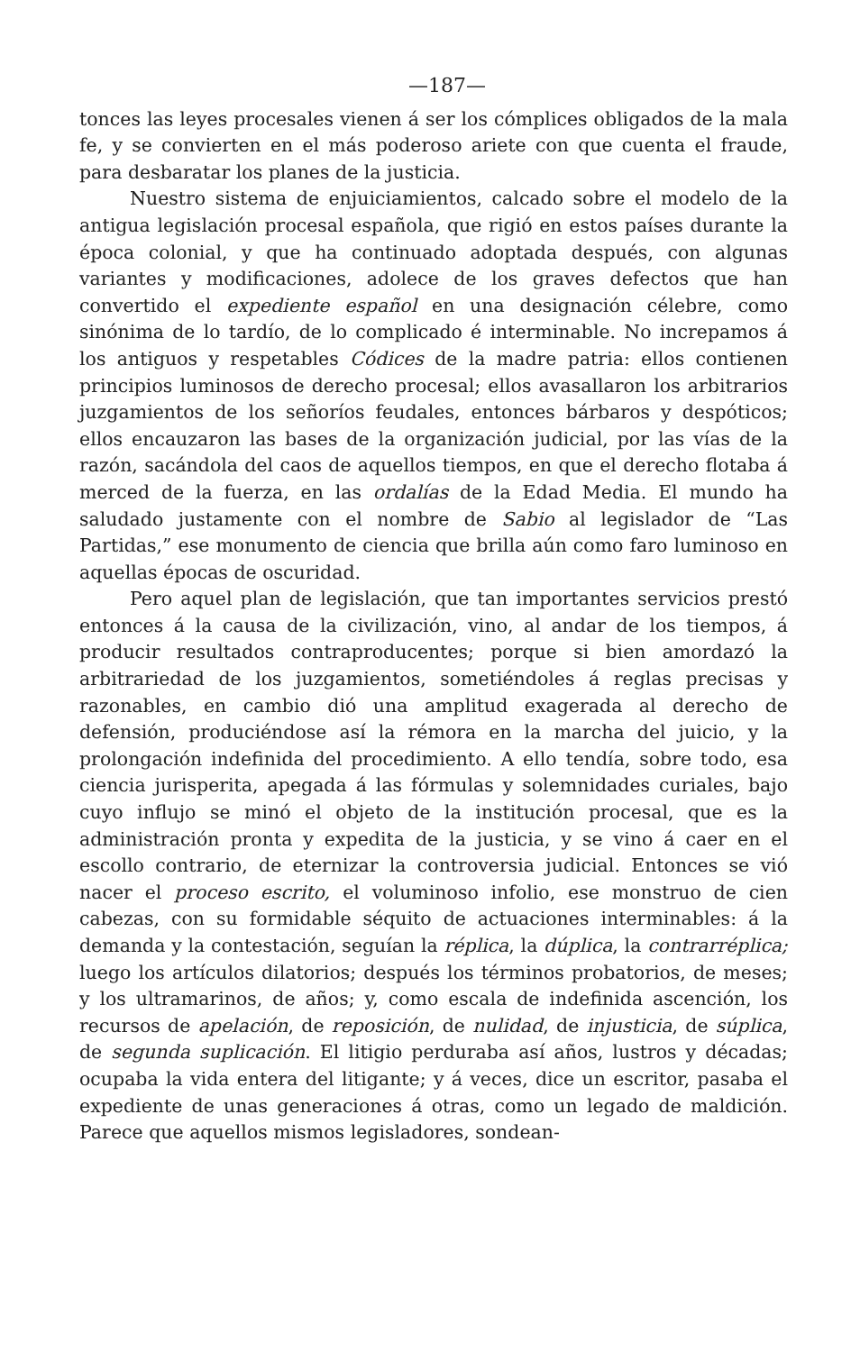—187—
tonces las leyes procesales vienen á ser los cómplices obligados de la mala fe, y se convierten en el más poderoso ariete con que cuenta el fraude, para desbaratar los planes de la justicia.
Nuestro sistema de enjuiciamientos, calcado sobre el modelo de la antigua legislación procesal española, que rigió en estos países durante la época colonial, y que ha continuado adoptada después, con algunas variantes y modificaciones, adolece de los graves defectos que han convertido el expediente español en una designación célebre, como sinónima de lo tardío, de lo complicado é interminable. No increpamos á los antiguos y respetables Códices de la madre patria: ellos contienen principios luminosos de derecho procesal; ellos avasallaron los arbitrarios juzgamientos de los señoríos feudales, entonces bárbaros y despóticos; ellos encauzaron las bases de la organización judicial, por las vías de la razón, sacándola del caos de aquellos tiempos, en que el derecho flotaba á merced de la fuerza, en las ordalías de la Edad Media. El mundo ha saludado justamente con el nombre de Sabio al legislador de “Las Partidas,” ese monumento de ciencia que brilla aún como faro luminoso en aquellas épocas de oscuridad.
Pero aquel plan de legislación, que tan importantes servicios prestó entonces á la causa de la civilización, vino, al andar de los tiempos, á producir resultados contraproducentes; porque si bien amordazó la arbitrariedad de los juzgamientos, sometiéndoles á reglas precisas y razonables, en cambio dió una amplitud exagerada al derecho de defensión, produciéndose así la rémora en la marcha del juicio, y la prolongación indefinida del procedimiento. A ello tendía, sobre todo, esa ciencia jurisperita, apegada á las fórmulas y solemnidades curiales, bajo cuyo influjo se minó el objeto de la institución procesal, que es la administración pronta y expedita de la justicia, y se vino á caer en el escollo contrario, de eternizar la controversia judicial. Entonces se vió nacer el proceso escrito, el voluminoso infolio, ese monstruo de cien cabezas, con su formidable séquito de actuaciones interminables: á la demanda y la contestación, seguían la réplica, la dúplica, la contrarréplica; luego los artículos dilatorios; después los términos probatorios, de meses; y los ultramarinos, de años; y, como escala de indefinida ascención, los recursos de apelación, de reposición, de nulidad, de injusticia, de súplica, de segunda suplicación. El litigio perduraba así años, lustros y décadas; ocupaba la vida entera del litigante; y á veces, dice un escritor, pasaba el expediente de unas generaciones á otras, como un legado de maldición. Parece que aquellos mismos legisladores, sondean-